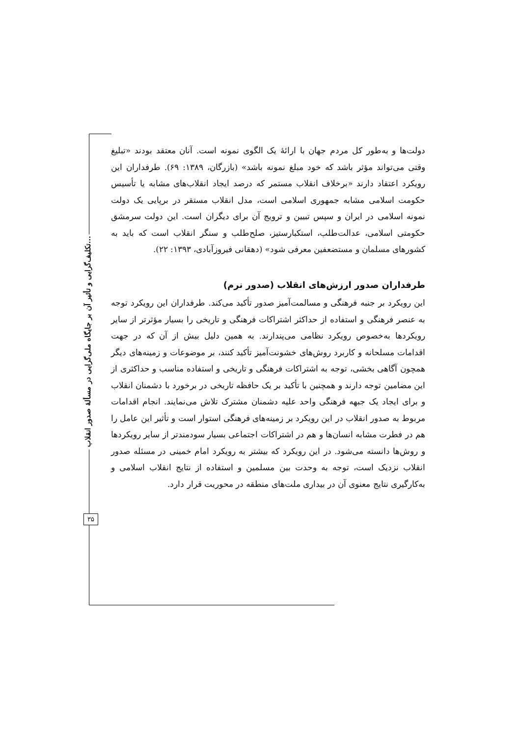تکلیف‌گرایی و تأثیر آن بر جایگاه ملی‌گرایی در مسألهٔ صدور انقلاب...
۳۵
دولت‌ها و به‌طور کل مردم جهان با ارائهٔ یک الگوی نمونه است. آنان معتقد بودند «تبلیغ وقتی می‌تواند مؤثر باشد که خود مبلغ نمونه باشد» (بازرگان، ۱۳۸۹: ۶۹). طرفداران این رویکرد اعتقاد دارند «برخلاف انقلاب مستمر که درصد ایجاد انقلاب‌های مشابه یا تأسیس حکومت اسلامی مشابه جمهوری اسلامی است، مدل انقلاب مستقر در برپایی یک دولت نمونه اسلامی در ایران و سپس تبیین و ترویج آن برای دیگران است. این دولت سرمشق حکومتی اسلامی، عدالت‌طلب، استکبارستیز، صلح‌طلب و سنگر انقلاب است که باید به کشورهای مسلمان و مستضعفین معرفی شود» (دهقانی فیروزآبادی، ۱۳۹۳: ۲۲).
طرفداران صدور ارزش‌های انقلاب (صدور نرم)
این رویکرد بر جنبه فرهنگی و مسالمت‌آمیز صدور تأکید می‌کند. طرفداران این رویکرد توجه به عنصر فرهنگی و استفاده از حداکثر اشتراکات فرهنگی و تاریخی را بسیار مؤثرتر از سایر رویکردها به‌خصوص رویکرد نظامی می‌پندارند. به همین دلیل بیش از آن که در جهت اقدامات مسلحانه و کاربرد روش‌های خشونت‌آمیز تأکید کنند، بر موضوعات و زمینه‌های دیگر همچون آگاهی بخشی، توجه به اشتراکات فرهنگی و تاریخی و استفاده مناسب و حداکثری از این مضامین توجه دارند و همچنین با تأکید بر یک حافظه تاریخی در برخورد با دشمنان انقلاب و برای ایجاد یک جبهه فرهنگی واحد علیه دشمنان مشترک تلاش می‌نمایند. انجام اقدامات مربوط به صدور انقلاب در این رویکرد بر زمینه‌های فرهنگی استوار است و تأثیر این عامل را هم در فطرت مشابه انسان‌ها و هم در اشتراکات اجتماعی بسیار سودمندتر از سایر رویکردها و روش‌ها دانسته می‌شود. در این رویکرد که بیشتر به رویکرد امام خمینی در مسئله صدور انقلاب نزدیک است، توجه به وحدت بین مسلمین و استفاده از نتایج انقلاب اسلامی و به‌کارگیری نتایج معنوی آن در بیداری ملت‌های منطقه در محوریت قرار دارد.